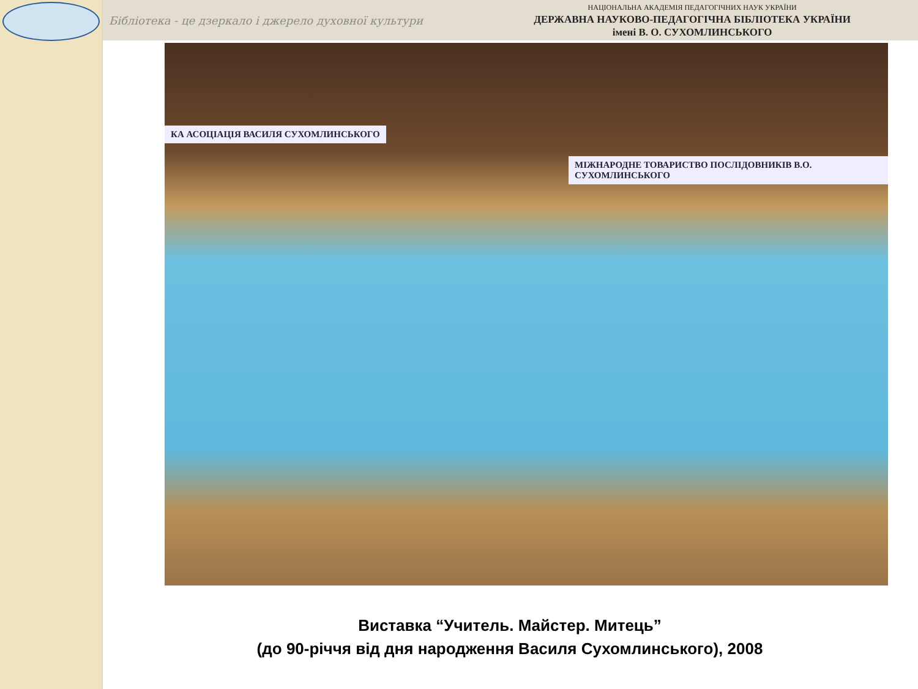Бібліотека - це дзеркало і джерело духовної культури
НАЦІОНАЛЬНА АКАДЕМІЯ ПЕДАГОГІЧНИХ НАУК УКРАЇНИ
ДЕРЖАВНА НАУКОВО-ПЕДАГОГІЧНА БІБЛІОТЕКА УКРАЇНИ
імені В. О. СУХОМЛИНСЬКОГО
КА АСОЦІАЦІЯ ВАСИЛЯ СУХОМЛИНСЬКОГО
МІЖНАРОДНЕ ТОВАРИСТВО ПОСЛІДОВНИКІВ В.О. СУХОМЛИНСЬКОГО
Виставка “Учитель. Майстер. Митець”
(до 90-річчя від дня народження Василя Сухомлинського), 2008